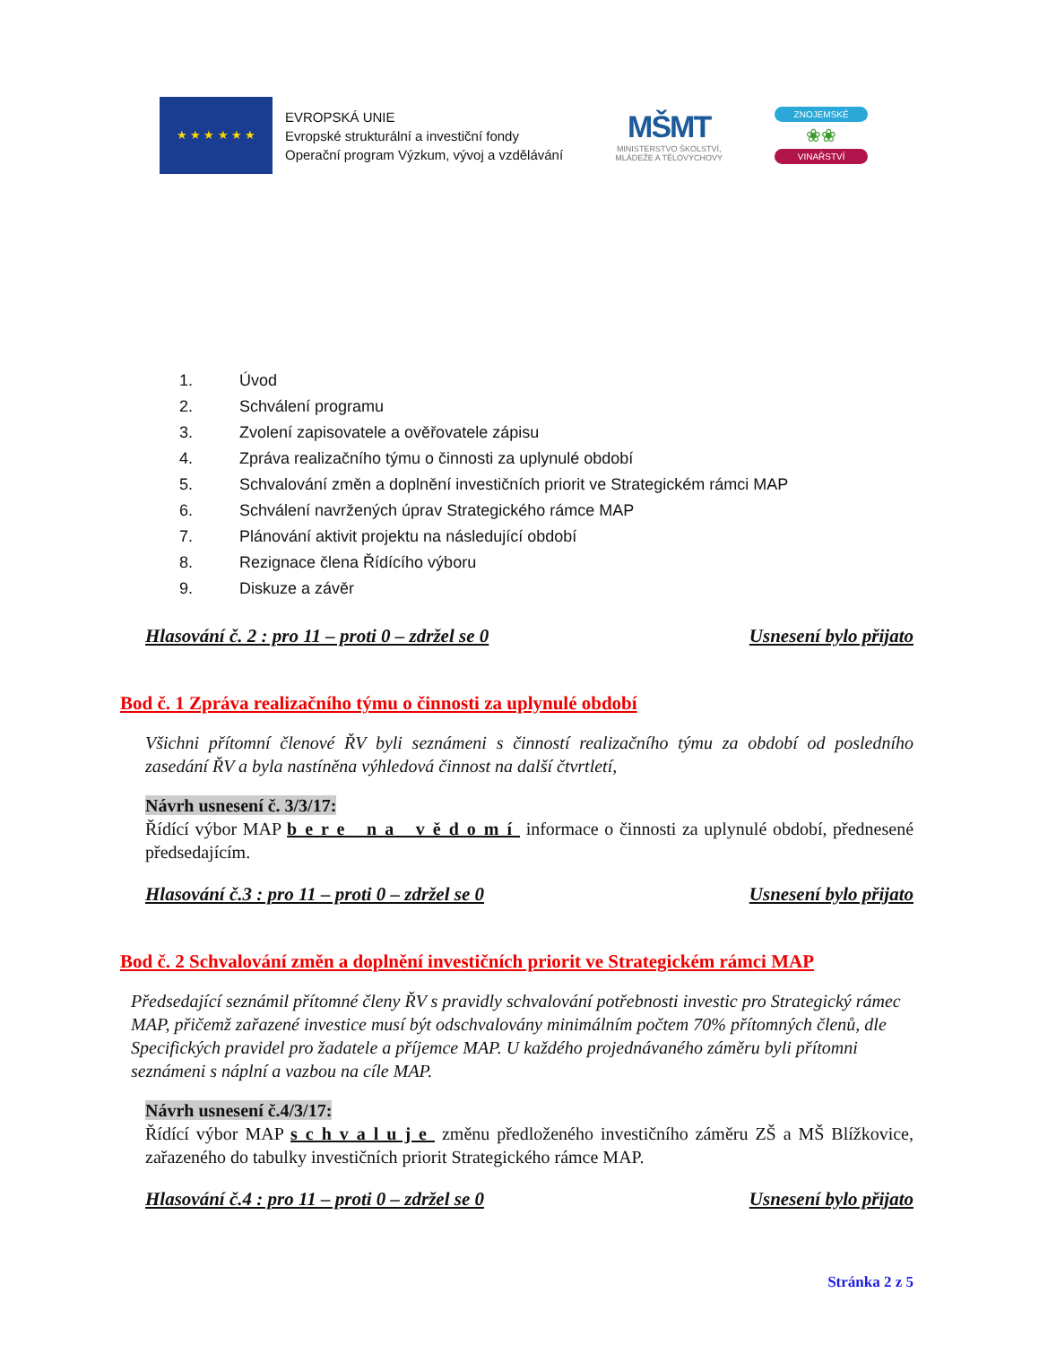★ ★ ★ ★ ★ ★
EVROPSKÁ UNIE
Evropské strukturální a investiční fondy
Operační program Výzkum, vývoj a vzdělávání
MŠMT
MINISTERSTVO ŠKOLSTVÍ,
MLÁDEŽE A TĚLOVÝCHOVY
ZNOJEMSKÉ
❀❀
VINAŘSTVÍ
1. Úvod
2. Schválení programu
3. Zvolení zapisovatele a ověřovatele zápisu
4. Zpráva realizačního týmu o činnosti za uplynulé období
5. Schvalování změn a doplnění investičních priorit ve Strategickém rámci MAP
6. Schválení navržených úprav Strategického rámce MAP
7. Plánování aktivit projektu na následující období
8. Rezignace člena Řídícího výboru
9. Diskuze a závěr
Hlasování č. 2 : pro 11 – proti 0 – zdržel se 0 Usnesení bylo přijato
Bod č. 1 Zpráva realizačního týmu o činnosti za uplynulé období
Všichni přítomní členové ŘV byli seznámeni s činností realizačního týmu za období od posledního zasedání ŘV a byla nastíněna výhledová činnost na další čtvrtletí,
Návrh usnesení č. 3/3/17:
Řídící výbor MAP bere na vědomí informace o činnosti za uplynulé období, přednesené předsedajícím.
Hlasování č.3 : pro 11 – proti 0 – zdržel se 0 Usnesení bylo přijato
Bod č. 2 Schvalování změn a doplnění investičních priorit ve Strategickém rámci MAP
Předsedající seznámil přítomné členy ŘV s pravidly schvalování potřebnosti investic pro Strategický rámec MAP, přičemž zařazené investice musí být odschvalovány minimálním počtem 70% přítomných členů, dle Specifických pravidel pro žadatele a příjemce MAP. U každého projednávaného záměru byli přítomni seznámeni s náplní a vazbou na cíle MAP.
Návrh usnesení č.4/3/17:
Řídící výbor MAP schvaluje změnu předloženého investičního záměru ZŠ a MŠ Blížkovice, zařazeného do tabulky investičních priorit Strategického rámce MAP.
Hlasování č.4 : pro 11 – proti 0 – zdržel se 0 Usnesení bylo přijato
Stránka 2 z 5